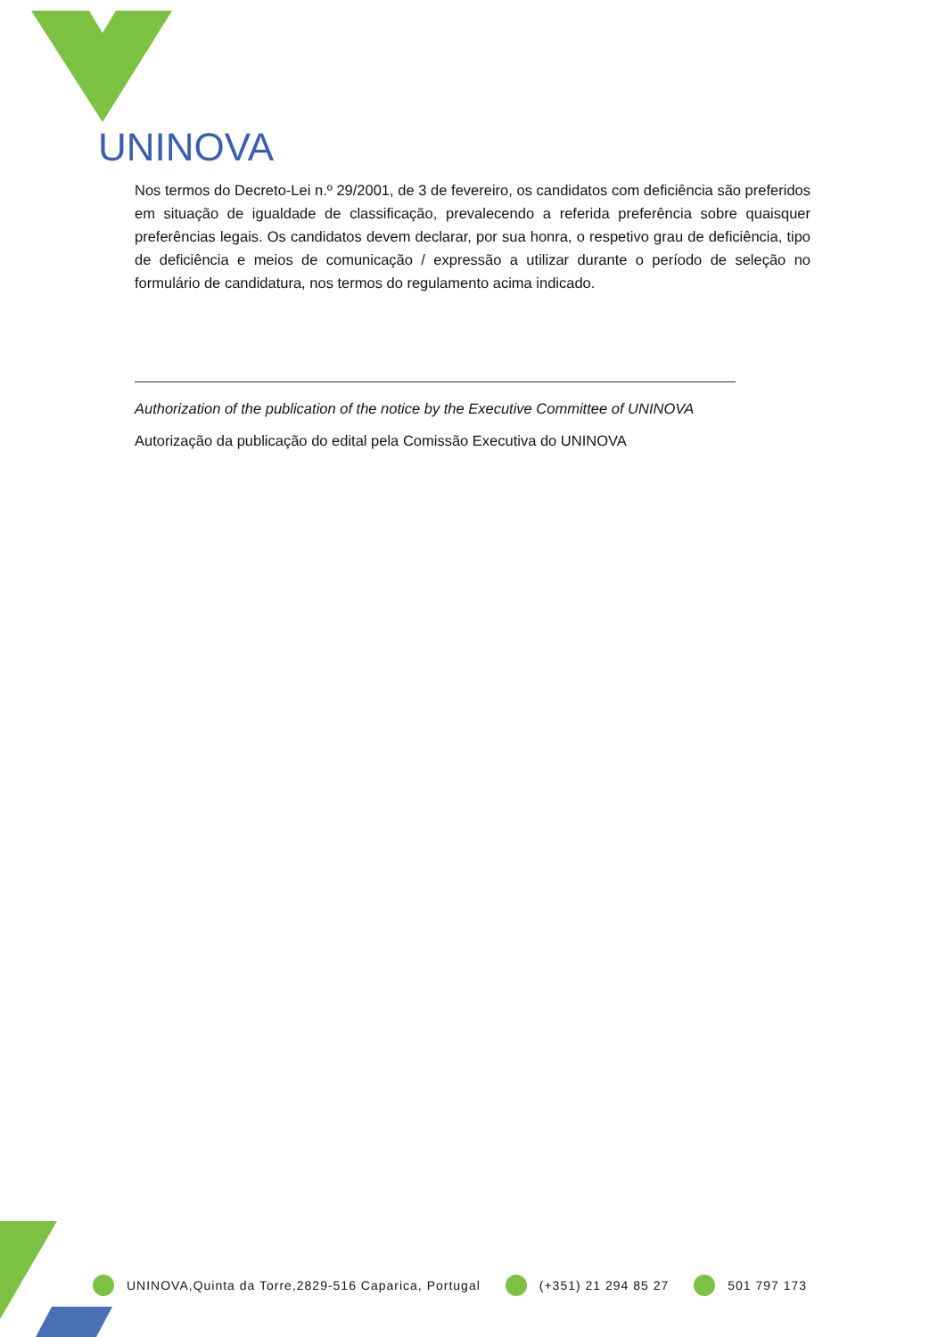UNINOVA
Nos termos do Decreto-Lei n.º 29/2001, de 3 de fevereiro, os candidatos com deficiência são preferidos em situação de igualdade de classificação, prevalecendo a referida preferência sobre quaisquer preferências legais. Os candidatos devem declarar, por sua honra, o respetivo grau de deficiência, tipo de deficiência e meios de comunicação / expressão a utilizar durante o período de seleção no formulário de candidatura, nos termos do regulamento acima indicado.
Authorization of the publication of the notice by the Executive Committee of UNINOVA
Autorização da publicação do edital pela Comissão Executiva do UNINOVA
UNINOVA,Quinta da Torre,2829-516 Caparica, Portugal (+351) 21 294 85 27 501 797 173